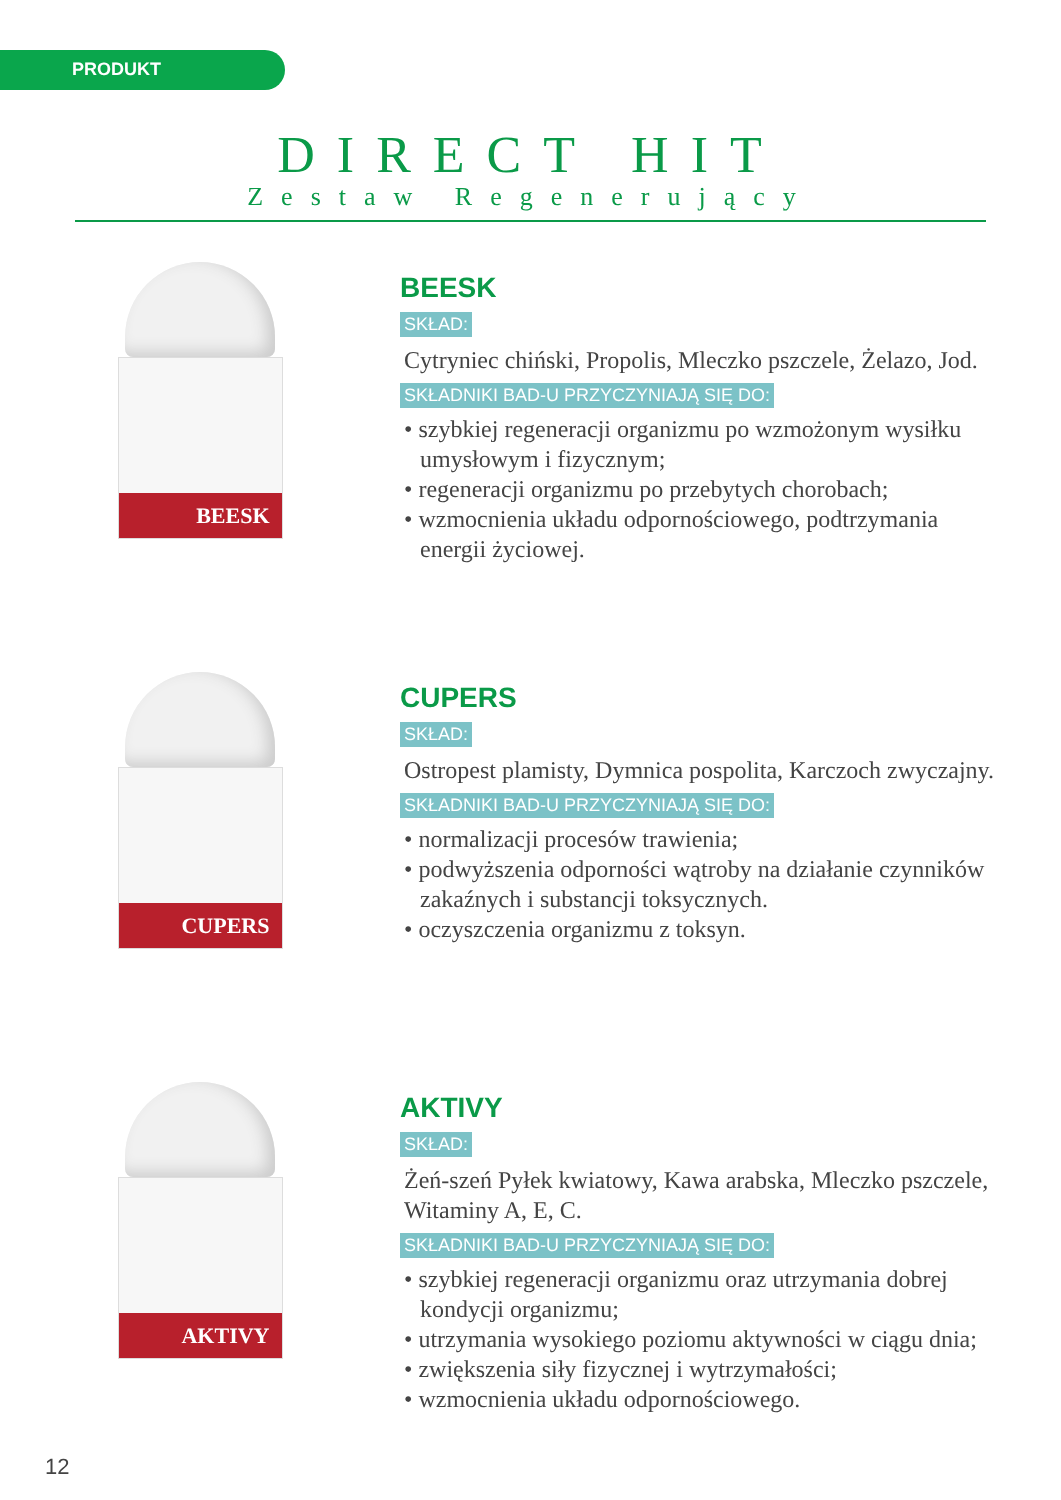PRODUKT
DIRECT HIT
Zestaw Regenerujący
BEESK
BEESK
SKŁAD:
Cytryniec chiński, Propolis, Mleczko pszczele, Żelazo, Jod.
SKŁADNIKI BAD-U PRZYCZYNIAJĄ SIĘ DO:
• szybkiej regeneracji organizmu po wzmożonym wysiłku umysłowym i fizycznym;
• regeneracji organizmu po przebytych chorobach;
• wzmocnienia układu odpornościowego, podtrzymania energii życiowej.
CUPERS
CUPERS
SKŁAD:
Ostropest plamisty, Dymnica pospolita, Karczoch zwyczajny.
SKŁADNIKI BAD-U PRZYCZYNIAJĄ SIĘ DO:
• normalizacji procesów trawienia;
• podwyższenia odporności wątroby na działanie czynników zakaźnych i substancji toksycznych.
• oczyszczenia organizmu z toksyn.
AKTIVY
AKTIVY
SKŁAD:
Żeń-szeń Pyłek kwiatowy, Kawa arabska, Mleczko pszczele, Witaminy A, E, C.
SKŁADNIKI BAD-U PRZYCZYNIAJĄ SIĘ DO:
• szybkiej regeneracji organizmu oraz utrzymania dobrej kondycji organizmu;
• utrzymania wysokiego poziomu aktywności w ciągu dnia;
• zwiększenia siły fizycznej i wytrzymałości;
• wzmocnienia układu odpornościowego.
12